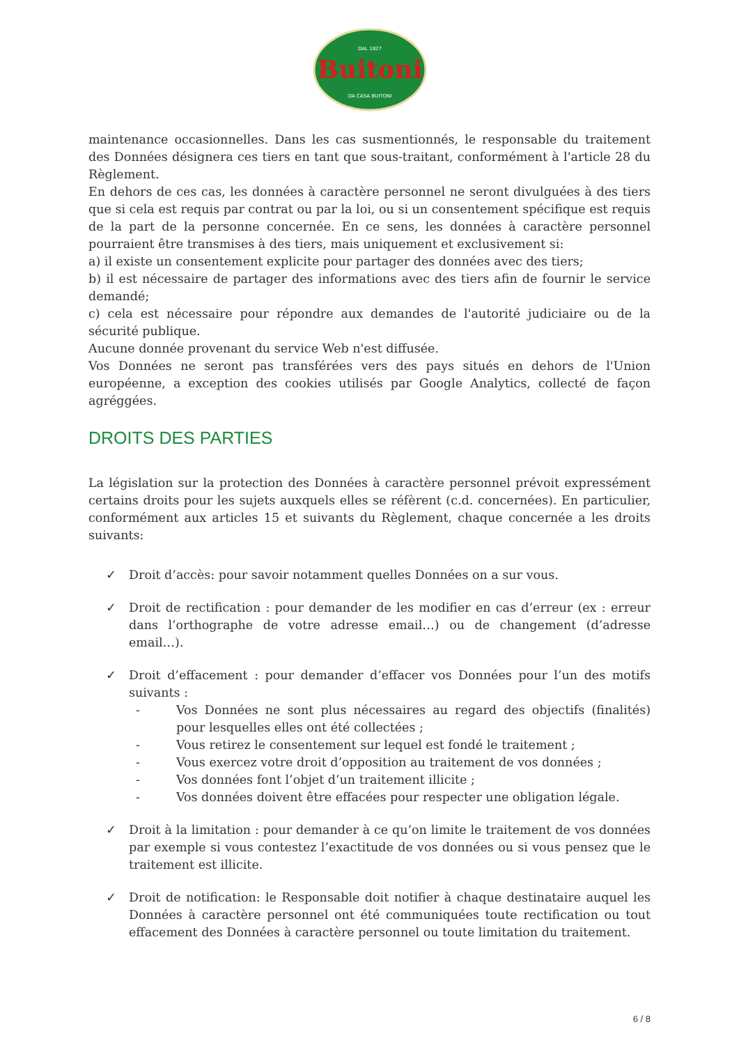Buitoni
DA CASA BUITONI
DAL 1827
maintenance occasionnelles. Dans les cas susmentionnés, le responsable du traitement des Données désignera ces tiers en tant que sous-traitant, conformément à l'article 28 du Règlement.
En dehors de ces cas, les données à caractère personnel ne seront divulguées à des tiers que si cela est requis par contrat ou par la loi, ou si un consentement spécifique est requis de la part de la personne concernée. En ce sens, les données à caractère personnel pourraient être transmises à des tiers, mais uniquement et exclusivement si:
a) il existe un consentement explicite pour partager des données avec des tiers;
b) il est nécessaire de partager des informations avec des tiers afin de fournir le service demandé;
c) cela est nécessaire pour répondre aux demandes de l'autorité judiciaire ou de la sécurité publique.
Aucune donnée provenant du service Web n'est diffusée.
Vos Données ne seront pas transférées vers des pays situés en dehors de l'Union européenne, a exception des cookies utilisés par Google Analytics, collecté de façon agréggées.
DROITS DES PARTIES
La législation sur la protection des Données à caractère personnel prévoit expressément certains droits pour les sujets auxquels elles se réfèrent (c.d. concernées). En particulier, conformément aux articles 15 et suivants du Règlement, chaque concernée a les droits suivants:
✓ Droit d’accès: pour savoir notamment quelles Données on a sur vous.
✓ Droit de rectification : pour demander de les modifier en cas d’erreur (ex : erreur dans l’orthographe de votre adresse email…) ou de changement (d’adresse email…).
✓ Droit d’effacement : pour demander d’effacer vos Données pour l’un des motifs suivants :
- Vos Données ne sont plus nécessaires au regard des objectifs (finalités) pour lesquelles elles ont été collectées ;
- Vous retirez le consentement sur lequel est fondé le traitement ;
- Vous exercez votre droit d’opposition au traitement de vos données ;
- Vos données font l’objet d’un traitement illicite ;
- Vos données doivent être effacées pour respecter une obligation légale.
✓ Droit à la limitation : pour demander à ce qu’on limite le traitement de vos données par exemple si vous contestez l’exactitude de vos données ou si vous pensez que le traitement est illicite.
✓ Droit de notification: le Responsable doit notifier à chaque destinataire auquel les Données à caractère personnel ont été communiquées toute rectification ou tout effacement des Données à caractère personnel ou toute limitation du traitement.
6 / 8